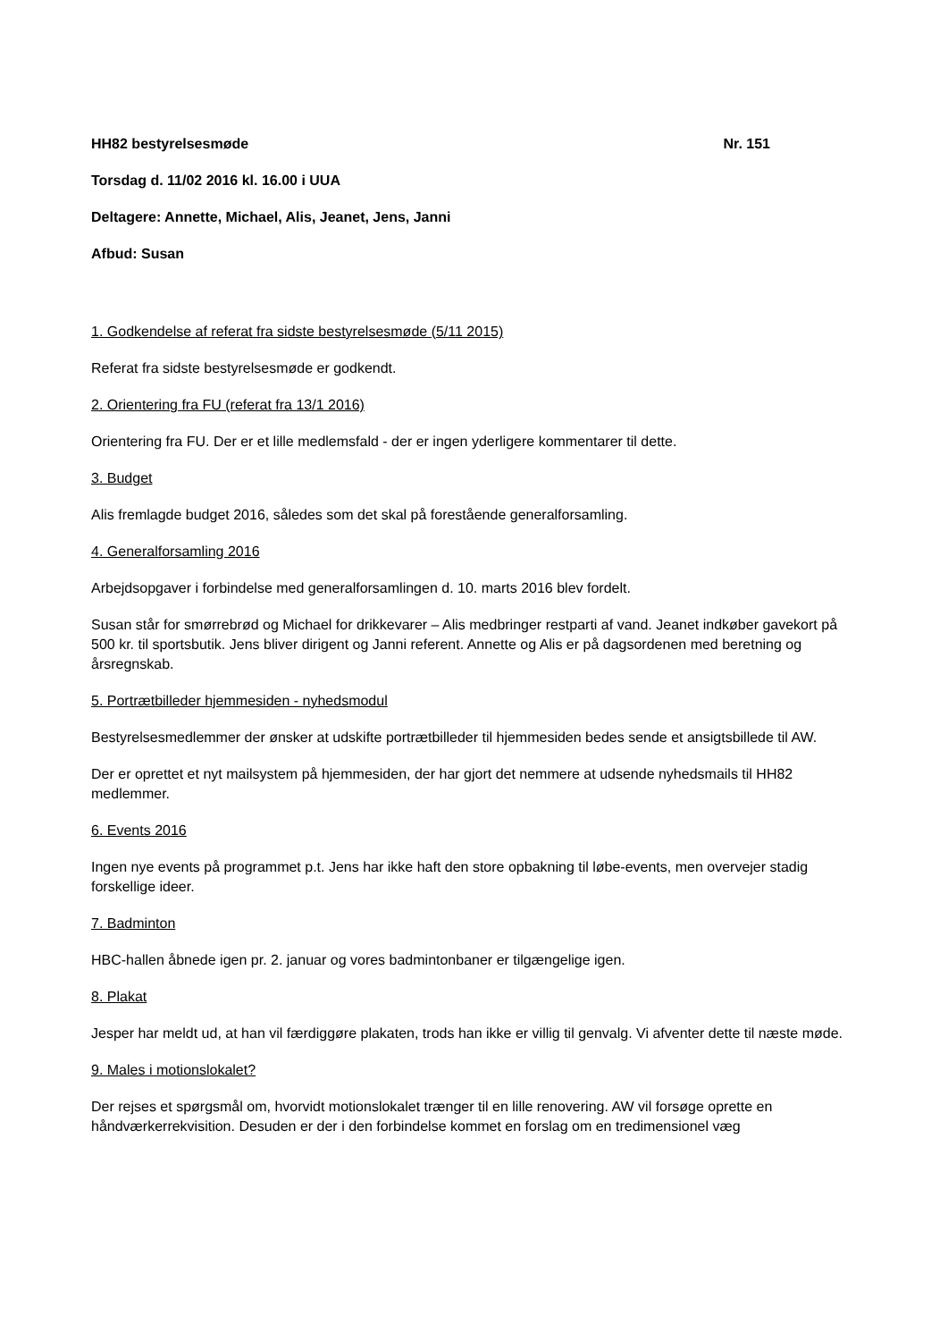HH82 bestyrelsesmøde Nr. 151
Torsdag d. 11/02 2016 kl. 16.00 i UUA
Deltagere: Annette, Michael, Alis, Jeanet, Jens, Janni
Afbud: Susan
1. Godkendelse af referat fra sidste bestyrelsesmøde (5/11 2015)
Referat fra sidste bestyrelsesmøde er godkendt.
2. Orientering fra FU (referat fra 13/1 2016)
Orientering fra FU. Der er et lille medlemsfald - der er ingen yderligere kommentarer til dette.
3. Budget
Alis fremlagde budget 2016, således som det skal på forestående generalforsamling.
4. Generalforsamling 2016
Arbejdsopgaver i forbindelse med generalforsamlingen d. 10. marts 2016 blev fordelt.
Susan står for smørrebrød og Michael for drikkevarer – Alis medbringer restparti af vand. Jeanet indkøber gavekort på 500 kr. til sportsbutik. Jens bliver dirigent og Janni referent. Annette og Alis er på dagsordenen med beretning og årsregnskab.
5. Portrætbilleder hjemmesiden - nyhedsmodul
Bestyrelsesmedlemmer der ønsker at udskifte portrætbilleder til hjemmesiden bedes sende et ansigtsbillede til AW.
Der er oprettet et nyt mailsystem på hjemmesiden, der har gjort det nemmere at udsende nyhedsmails til HH82 medlemmer.
6. Events 2016
Ingen nye events på programmet p.t. Jens har ikke haft den store opbakning til løbe-events, men overvejer stadig forskellige ideer.
7. Badminton
HBC-hallen åbnede igen pr. 2. januar og vores badmintonbaner er tilgængelige igen.
8. Plakat
Jesper har meldt ud, at han vil færdiggøre plakaten, trods han ikke er villig til genvalg. Vi afventer dette til næste møde.
9. Males i motionslokalet?
Der rejses et spørgsmål om, hvorvidt motionslokalet trænger til en lille renovering. AW vil forsøge oprette en håndværkerrekvisition. Desuden er der i den forbindelse kommet en forslag om en tredimensionel væg